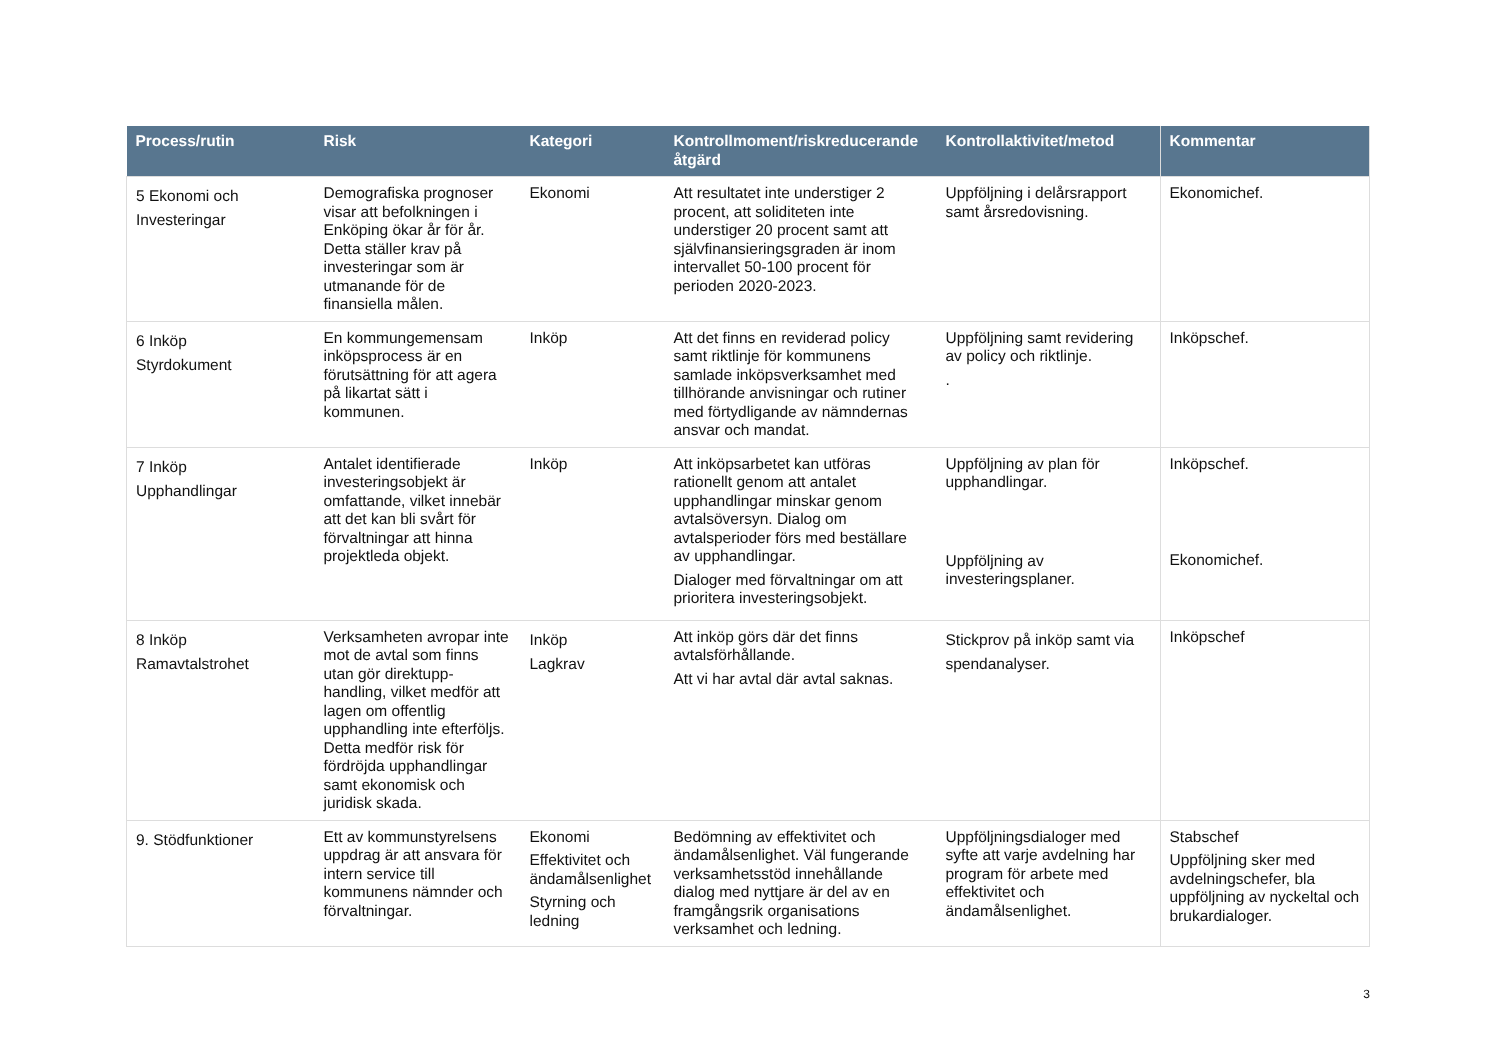| Process/rutin | Risk | Kategori | Kontrollmoment/riskreducerande åtgärd | Kontrollaktivitet/metod | Kommentar |
| --- | --- | --- | --- | --- | --- |
| 5 Ekonomi och Investeringar | Demografiska prognoser visar att befolkningen i Enköping ökar år för år. Detta ställer krav på investeringar som är utmanande för de finansiella målen. | Ekonomi | Att resultatet inte understiger 2 procent, att soliditeten inte understiger 20 procent samt att självfinansieringsgraden är inom intervallet 50-100 procent för perioden 2020-2023. | Uppföljning i delårsrapport samt årsredovisning. | Ekonomichef. |
| 6 Inköp Styrdokument | En kommungemensam inköpsprocess är en förutsättning för att agera på likartat sätt i kommunen. | Inköp | Att det finns en reviderad policy samt riktlinje för kommunens samlade inköpsverksamhet med tillhörande anvisningar och rutiner med förtydligande av nämndernas ansvar och mandat. | Uppföljning samt revidering av policy och riktlinje. . | Inköpschef. |
| 7 Inköp Upphandlingar | Antalet identifierade investeringsobjekt är omfattande, vilket innebär att det kan bli svårt för förvaltningar att hinna projektleda objekt. | Inköp | Att inköpsarbetet kan utföras rationellt genom att antalet upphandlingar minskar genom avtalsöversyn. Dialog om avtalsperioder förs med beställare av upphandlingar. Dialoger med förvaltningar om att prioritera investeringsobjekt. | Uppföljning av plan för upphandlingar. Uppföljning av investeringsplaner. | Inköpschef. Ekonomichef. |
| 8 Inköp Ramavtalstrohet | Verksamheten avropar inte mot de avtal som finns utan gör direktupp-handling, vilket medför att lagen om offentlig upphandling inte efterföljs. Detta medför risk för fördröjda upphandlingar samt ekonomisk och juridisk skada. | Inköp Lagkrav | Att inköp görs där det finns avtalsförhållande. Att vi har avtal där avtal saknas. | Stickprov på inköp samt via spendanalyser. | Inköpschef |
| 9. Stödfunktioner | Ett av kommunstyrelsens uppdrag är att ansvara för intern service till kommunens nämnder och förvaltningar. | Ekonomi Effektivitet och ändamålsenlighet Styrning och ledning | Bedömning av effektivitet och ändamålsenlighet. Väl fungerande verksamhetsstöd innehållande dialog med nyttjare är del av en framgångsrik organisations verksamhet och ledning. | Uppföljningsdialoger med syfte att varje avdelning har program för arbete med effektivitet och ändamålsenlighet. | Stabschef Uppföljning sker med avdelningschefer, bla uppföljning av nyckeltal och brukardialoger. |
3